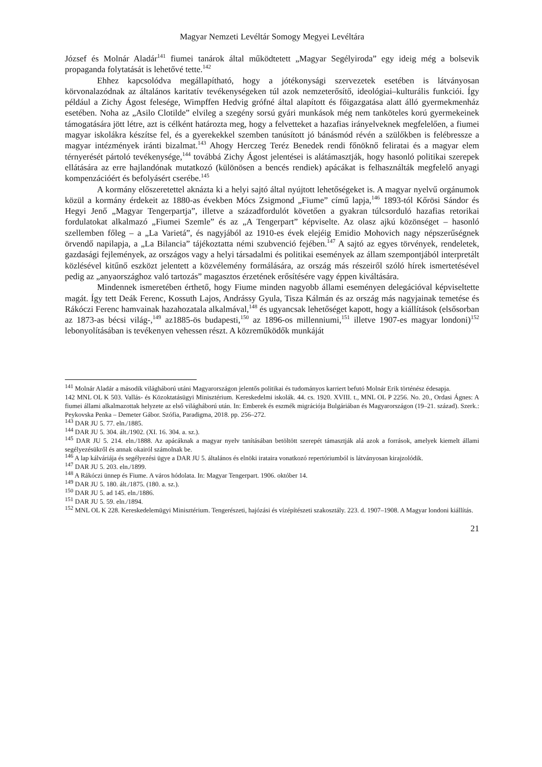Magyar Nemzeti Levéltár Somogy Megyei Levéltára
József és Molnár Aladár<sup>141</sup> fiumei tanárok által működtetett „Magyar Segélyiroda” egy ideig még a bolsevik propaganda folytatását is lehetővé tette.<sup>142</sup>
Ehhez kapcsolódva megállapítható, hogy a jótékonysági szervezetek esetében is látványosan körvonalazódnak az általános karitatív tevékenységeken túl azok nemzeterősítő, ideológiai–kulturális funkciói. Így például a Zichy Ágost felesége, Wimpffen Hedvig grófné által alapított és főigazgatása alatt álló gyermekmenház esetében. Noha az „Asilo Clotilde” elvileg a szegény sorsú gyári munkások még nem tanköteles korú gyermekeinek támogatására jött létre, azt is célként határozta meg, hogy a felvetteket a hazafias irányelveknek megfelelően, a fiumei magyar iskolákra készítse fel, és a gyerekekkel szemben tanúsított jó bánásmód révén a szülőkben is felébressze a magyar intézmények iránti bizalmat.<sup>143</sup> Ahogy Herczeg Teréz Benedek rendi főnöknő feliratai és a magyar elem térnyerését pártoló tevékenysége,<sup>144</sup> továbbá Zichy Ágost jelentései is alátámasztják, hogy hasonló politikai szerepek ellátására az erre hajlandónak mutatkozó (különösen a bencés rendiek) apácákat is felhasználták megfelelő anyagi kompenzációért és befolyásért cserébe.<sup>145</sup>
A kormány előszeretettel aknázta ki a helyi sajtó által nyújtott lehetőségeket is. A magyar nyelvű orgánumok közül a kormány érdekeit az 1880-as években Mócs Zsigmond „Fiume” című lapja,<sup>146</sup> 1893-tól Kőrösi Sándor és Hegyi Jenő „Magyar Tengerpartja”, illetve a századfordulót követően a gyakran túlcsorduló hazafias retorikai fordulatokat alkalmazó „Fiumei Szemle” és az „A Tengerpart” képviselte. Az olasz ajkú közönséget – hasonló szellemben főleg – a „La Varietá”, és nagyjából az 1910-es évek elejéig Emidio Mohovich nagy népszerűségnek örvendő napilapja, a „La Bilancia” tájékoztatta némi szubvenció fejében.<sup>147</sup> A sajtó az egyes törvények, rendeletek, gazdasági fejlemények, az országos vagy a helyi társadalmi és politikai események az állam szempontjából interpretált közlésével kitűnő eszközt jelentett a közvélemény formálására, az ország más részeiről szóló hírek ismertetésével pedig az „anyaországhoz való tartozás” magasztos érzetének erősítésére vagy éppen kiváltására.
Mindennek ismeretében érthető, hogy Fiume minden nagyobb állami eseményen delegációval képviseltette magát. Így tett Deák Ferenc, Kossuth Lajos, Andrássy Gyula, Tisza Kálmán és az ország más nagyjainak temetése és Rákóczi Ferenc hamvainak hazahozatala alkalmával,<sup>148</sup> és ugyancsak lehetőséget kapott, hogy a kiállítások (elsősorban az 1873-as bécsi világ-,<sup>149</sup> az1885-ös budapesti,<sup>150</sup> az 1896-os millenniumi,<sup>151</sup> illetve 1907-es magyar londoni)<sup>152</sup> lebonyolításában is tevékenyen vehessen részt. A közreműködők munkáját
<sup>141</sup> Molnár Aladár a második világháború utáni Magyarországon jelentős politikai és tudományos karriert befutó Molnár Erik történész édesapja.
142 MNL OL K 503. Vallás- és Közoktatásügyi Minisztérium. Kereskedelmi iskolák. 44. cs. 1920. XVIII. t., MNL OL P 2256. No. 20., Ordasi Ágnes: A fiumei állami alkalmazottak helyzete az első világháború után. In: Emberek és eszmék migrációja Bulgáriában és Magyarországon (19–21. század). Szerk.: Peykovska Penka – Demeter Gábor. Szófia, Paradigma, 2018. pp. 256–272.
<sup>143</sup> DAR JU 5. 77. eln./1885.
<sup>144</sup> DAR JU 5. 304. ált./1902. (XI. 16. 304. a. sz.).
<sup>145</sup> DAR JU 5. 214. eln./1888. Az apácáknak a magyar nyelv tanításában betöltött szerepét támasztják alá azok a források, amelyek kiemelt állami segélyezésükről és annak okairól számolnak be.
<sup>146</sup> A lap kálváriája és segélyezési ügye a DAR JU 5. általános és elnöki irataira vonatkozó repertóriumból is látványosan kirajzolódik.
<sup>147</sup> DAR JU 5. 203. eln./1899.
<sup>148</sup> A Rákóczi ünnep és Fiume. A város hódolata. In: Magyar Tengerpart. 1906. október 14.
<sup>149</sup> DAR JU 5. 180. ált./1875. (180. a. sz.).
<sup>150</sup> DAR JU 5. ad 145. eln./1886.
<sup>151</sup> DAR JU 5. 59. eln./1894.
<sup>152</sup> MNL OL K 228. Kereskedelemügyi Minisztérium. Tengerészeti, hajózási és vízépítészeti szakosztály. 223. d. 1907–1908. A Magyar londoni kiállítás.
21